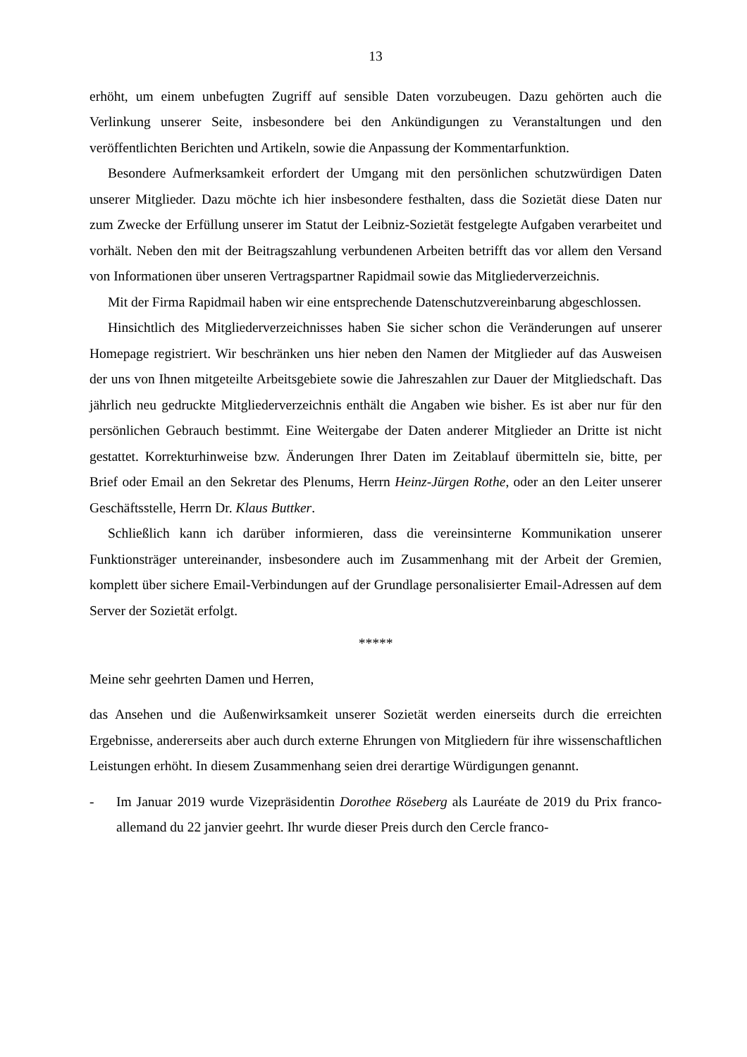13
erhöht, um einem unbefugten Zugriff auf sensible Daten vorzubeugen. Dazu gehörten auch die Verlinkung unserer Seite, insbesondere bei den Ankündigungen zu Veranstaltungen und den veröffentlichten Berichten und Artikeln, sowie die Anpassung der Kommentarfunktion.
Besondere Aufmerksamkeit erfordert der Umgang mit den persönlichen schutzwürdigen Daten unserer Mitglieder. Dazu möchte ich hier insbesondere festhalten, dass die Sozietät diese Daten nur zum Zwecke der Erfüllung unserer im Statut der Leibniz-Sozietät festgelegte Aufgaben verarbeitet und vorhält. Neben den mit der Beitragszahlung verbundenen Arbeiten betrifft das vor allem den Versand von Informationen über unseren Vertragspartner Rapidmail sowie das Mitgliederverzeichnis.
Mit der Firma Rapidmail haben wir eine entsprechende Datenschutzvereinbarung abgeschlossen.
Hinsichtlich des Mitgliederverzeichnisses haben Sie sicher schon die Veränderungen auf unserer Homepage registriert. Wir beschränken uns hier neben den Namen der Mitglieder auf das Ausweisen der uns von Ihnen mitgeteilte Arbeitsgebiete sowie die Jahreszahlen zur Dauer der Mitgliedschaft. Das jährlich neu gedruckte Mitgliederverzeichnis enthält die Angaben wie bisher. Es ist aber nur für den persönlichen Gebrauch bestimmt. Eine Weitergabe der Daten anderer Mitglieder an Dritte ist nicht gestattet. Korrekturhinweise bzw. Änderungen Ihrer Daten im Zeitablauf übermitteln sie, bitte, per Brief oder Email an den Sekretar des Plenums, Herrn Heinz-Jürgen Rothe, oder an den Leiter unserer Geschäftsstelle, Herrn Dr. Klaus Buttker.
Schließlich kann ich darüber informieren, dass die vereinsinterne Kommunikation unserer Funktionsträger untereinander, insbesondere auch im Zusammenhang mit der Arbeit der Gremien, komplett über sichere Email-Verbindungen auf der Grundlage personalisierter Email-Adressen auf dem Server der Sozietät erfolgt.
*****
Meine sehr geehrten Damen und Herren,
das Ansehen und die Außenwirksamkeit unserer Sozietät werden einerseits durch die erreichten Ergebnisse, andererseits aber auch durch externe Ehrungen von Mitgliedern für ihre wissenschaftlichen Leistungen erhöht. In diesem Zusammenhang seien drei derartige Würdigungen genannt.
- Im Januar 2019 wurde Vizepräsidentin Dorothee Röseberg als Lauréate de 2019 du Prix franco-allemand du 22 janvier geehrt. Ihr wurde dieser Preis durch den Cercle franco-